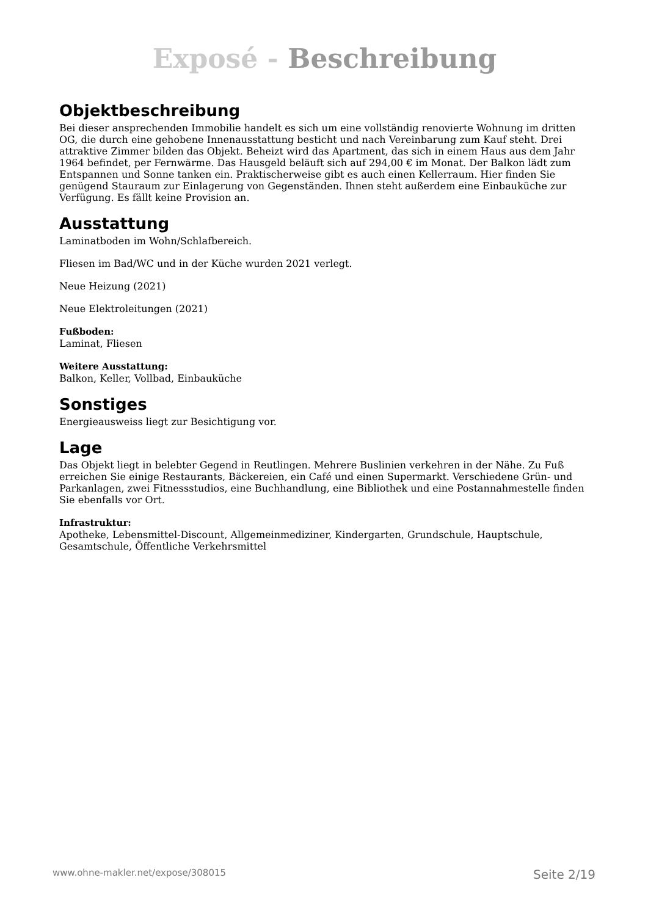Exposé - Beschreibung
Objektbeschreibung
Bei dieser ansprechenden Immobilie handelt es sich um eine vollständig renovierte Wohnung im dritten OG, die durch eine gehobene Innenausstattung besticht und nach Vereinbarung zum Kauf steht. Drei attraktive Zimmer bilden das Objekt. Beheizt wird das Apartment, das sich in einem Haus aus dem Jahr 1964 befindet, per Fernwärme. Das Hausgeld beläuft sich auf 294,00 € im Monat. Der Balkon lädt zum Entspannen und Sonne tanken ein. Praktischerweise gibt es auch einen Kellerraum. Hier finden Sie genügend Stauraum zur Einlagerung von Gegenständen. Ihnen steht außerdem eine Einbauküche zur Verfügung. Es fällt keine Provision an.
Ausstattung
Laminatboden im Wohn/Schlafbereich.
Fliesen im Bad/WC und in der Küche wurden 2021 verlegt.
Neue Heizung (2021)
Neue Elektroleitungen (2021)
Fußboden:
Laminat, Fliesen
Weitere Ausstattung:
Balkon, Keller, Vollbad, Einbauküche
Sonstiges
Energieausweiss liegt zur Besichtigung vor.
Lage
Das Objekt liegt in belebter Gegend in Reutlingen. Mehrere Buslinien verkehren in der Nähe. Zu Fuß erreichen Sie einige Restaurants, Bäckereien, ein Café und einen Supermarkt. Verschiedene Grün- und Parkanlagen, zwei Fitnessstudios, eine Buchhandlung, eine Bibliothek und eine Postannahmestelle finden Sie ebenfalls vor Ort.
Infrastruktur:
Apotheke, Lebensmittel-Discount, Allgemeinmediziner, Kindergarten, Grundschule, Hauptschule, Gesamtschule, Öffentliche Verkehrsmittel
www.ohne-makler.net/expose/308015 Seite 2/19